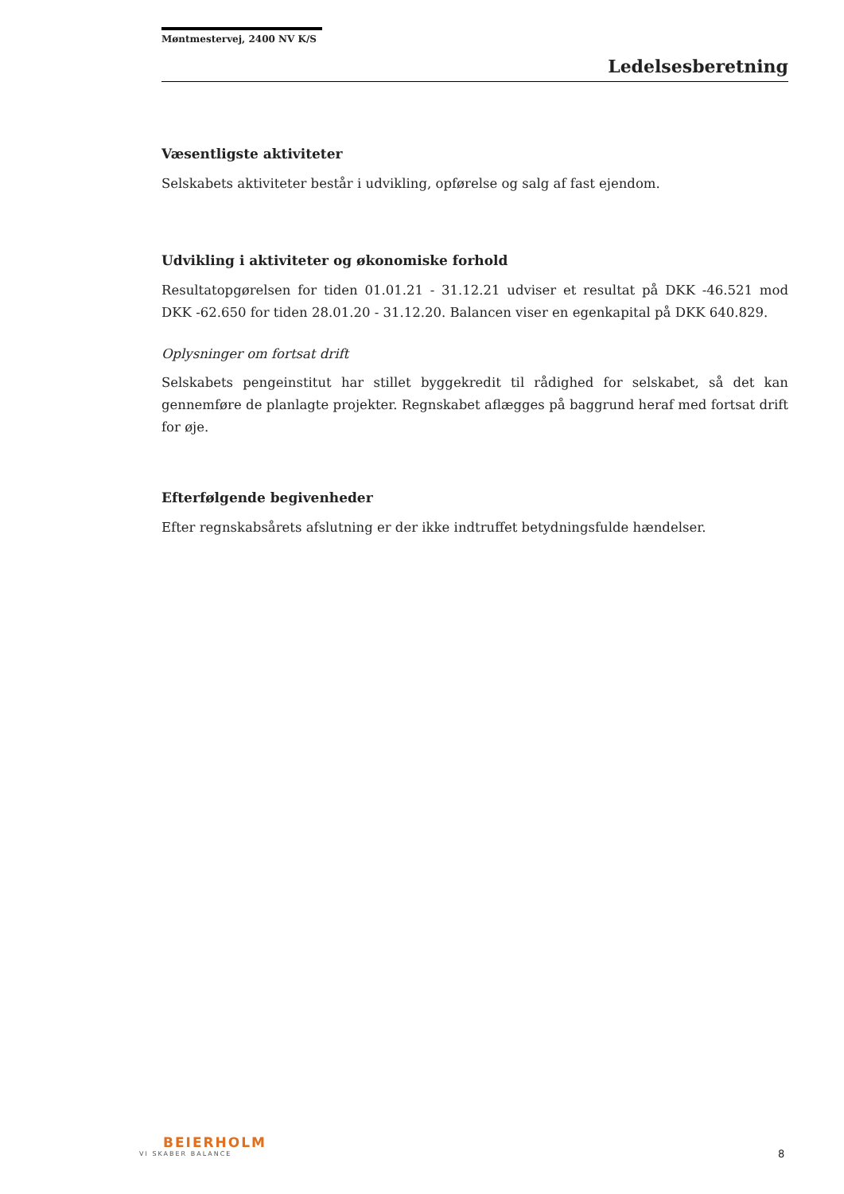Møntmestervej, 2400 NV K/S
Ledelsesberetning
Væsentligste aktiviteter
Selskabets aktiviteter består i udvikling, opførelse og salg af fast ejendom.
Udvikling i aktiviteter og økonomiske forhold
Resultatopgørelsen for tiden 01.01.21 - 31.12.21 udviser et resultat på DKK -46.521 mod DKK -62.650 for tiden 28.01.20 - 31.12.20. Balancen viser en egenkapital på DKK 640.829.
Oplysninger om fortsat drift
Selskabets pengeinstitut har stillet byggekredit til rådighed for selskabet, så det kan gennemføre de planlagte projekter. Regnskabet aflægges på baggrund heraf med fortsat drift for øje.
Efterfølgende begivenheder
Efter regnskabsårets afslutning er der ikke indtruffet betydningsfulde hændelser.
BEIERHOLM
VI SKABER BALANCE
8